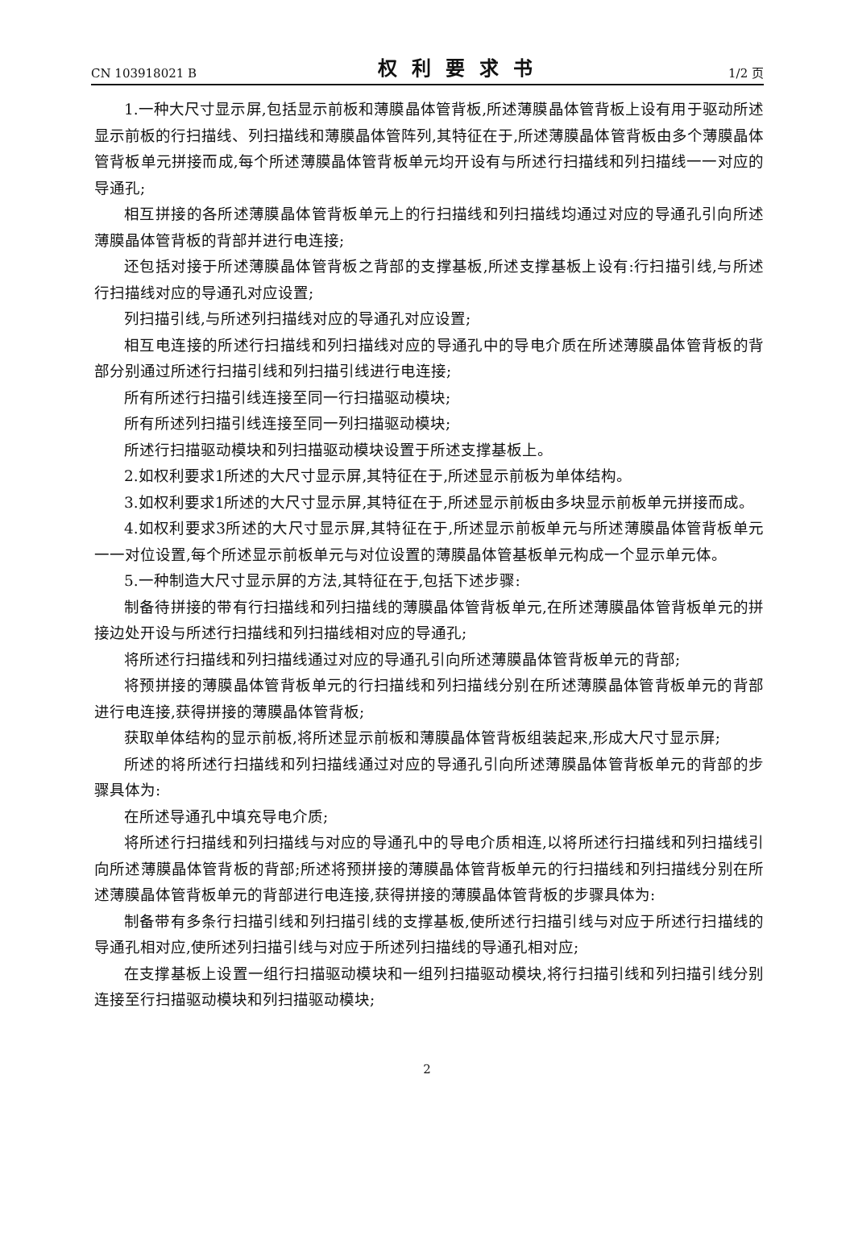CN 103918021 B 权利要求书 1/2 页
1.一种大尺寸显示屏,包括显示前板和薄膜晶体管背板,所述薄膜晶体管背板上设有用于驱动所述显示前板的行扫描线、列扫描线和薄膜晶体管阵列,其特征在于,所述薄膜晶体管背板由多个薄膜晶体管背板单元拼接而成,每个所述薄膜晶体管背板单元均开设有与所述行扫描线和列扫描线一一对应的导通孔;
相互拼接的各所述薄膜晶体管背板单元上的行扫描线和列扫描线均通过对应的导通孔引向所述薄膜晶体管背板的背部并进行电连接;
还包括对接于所述薄膜晶体管背板之背部的支撑基板,所述支撑基板上设有:行扫描引线,与所述行扫描线对应的导通孔对应设置;
列扫描引线,与所述列扫描线对应的导通孔对应设置;
相互电连接的所述行扫描线和列扫描线对应的导通孔中的导电介质在所述薄膜晶体管背板的背部分别通过所述行扫描引线和列扫描引线进行电连接;
所有所述行扫描引线连接至同一行扫描驱动模块;
所有所述列扫描引线连接至同一列扫描驱动模块;
所述行扫描驱动模块和列扫描驱动模块设置于所述支撑基板上。
2.如权利要求1所述的大尺寸显示屏,其特征在于,所述显示前板为单体结构。
3.如权利要求1所述的大尺寸显示屏,其特征在于,所述显示前板由多块显示前板单元拼接而成。
4.如权利要求3所述的大尺寸显示屏,其特征在于,所述显示前板单元与所述薄膜晶体管背板单元一一对位设置,每个所述显示前板单元与对位设置的薄膜晶体管基板单元构成一个显示单元体。
5.一种制造大尺寸显示屏的方法,其特征在于,包括下述步骤:
制备待拼接的带有行扫描线和列扫描线的薄膜晶体管背板单元,在所述薄膜晶体管背板单元的拼接边处开设与所述行扫描线和列扫描线相对应的导通孔;
将所述行扫描线和列扫描线通过对应的导通孔引向所述薄膜晶体管背板单元的背部;
将预拼接的薄膜晶体管背板单元的行扫描线和列扫描线分别在所述薄膜晶体管背板单元的背部进行电连接,获得拼接的薄膜晶体管背板;
获取单体结构的显示前板,将所述显示前板和薄膜晶体管背板组装起来,形成大尺寸显示屏;
所述的将所述行扫描线和列扫描线通过对应的导通孔引向所述薄膜晶体管背板单元的背部的步骤具体为:
在所述导通孔中填充导电介质;
将所述行扫描线和列扫描线与对应的导通孔中的导电介质相连,以将所述行扫描线和列扫描线引向所述薄膜晶体管背板的背部;所述将预拼接的薄膜晶体管背板单元的行扫描线和列扫描线分别在所述薄膜晶体管背板单元的背部进行电连接,获得拼接的薄膜晶体管背板的步骤具体为:
制备带有多条行扫描引线和列扫描引线的支撑基板,使所述行扫描引线与对应于所述行扫描线的导通孔相对应,使所述列扫描引线与对应于所述列扫描线的导通孔相对应;
在支撑基板上设置一组行扫描驱动模块和一组列扫描驱动模块,将行扫描引线和列扫描引线分别连接至行扫描驱动模块和列扫描驱动模块;
2